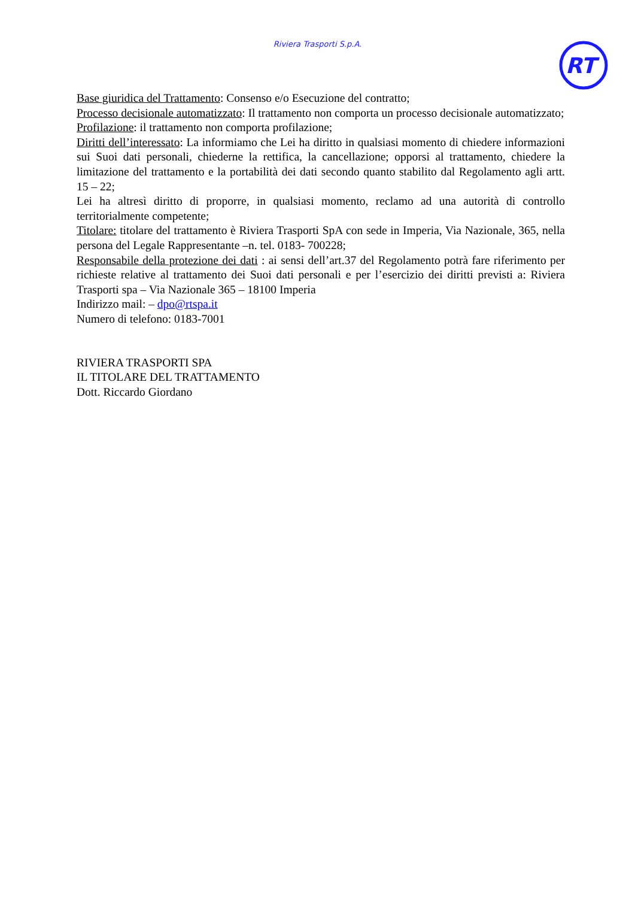Riviera Trasporti S.p.A.
RT
Base giuridica del Trattamento: Consenso e/o Esecuzione del contratto;
Processo decisionale automatizzato: Il trattamento non comporta un processo decisionale automatizzato;
Profilazione: il trattamento non comporta profilazione;
Diritti dell’interessato: La informiamo che Lei ha diritto in qualsiasi momento di chiedere informazioni sui Suoi dati personali, chiederne la rettifica, la cancellazione; opporsi al trattamento, chiedere la limitazione del trattamento e la portabilità dei dati secondo quanto stabilito dal Regolamento agli artt. 15 – 22;
Lei ha altresì diritto di proporre, in qualsiasi momento, reclamo ad una autorità di controllo territorialmente competente;
Titolare: titolare del trattamento è Riviera Trasporti SpA con sede in Imperia, Via Nazionale, 365, nella persona del Legale Rappresentante –n. tel. 0183- 700228;
Responsabile della protezione dei dati : ai sensi dell’art.37 del Regolamento potrà fare riferimento per richieste relative al trattamento dei Suoi dati personali e per l’esercizio dei diritti previsti a: Riviera Trasporti spa – Via Nazionale 365 – 18100 Imperia
Indirizzo mail: – dpo@rtspa.it
Numero di telefono: 0183-7001
RIVIERA TRASPORTI SPA
IL TITOLARE DEL TRATTAMENTO
Dott. Riccardo Giordano